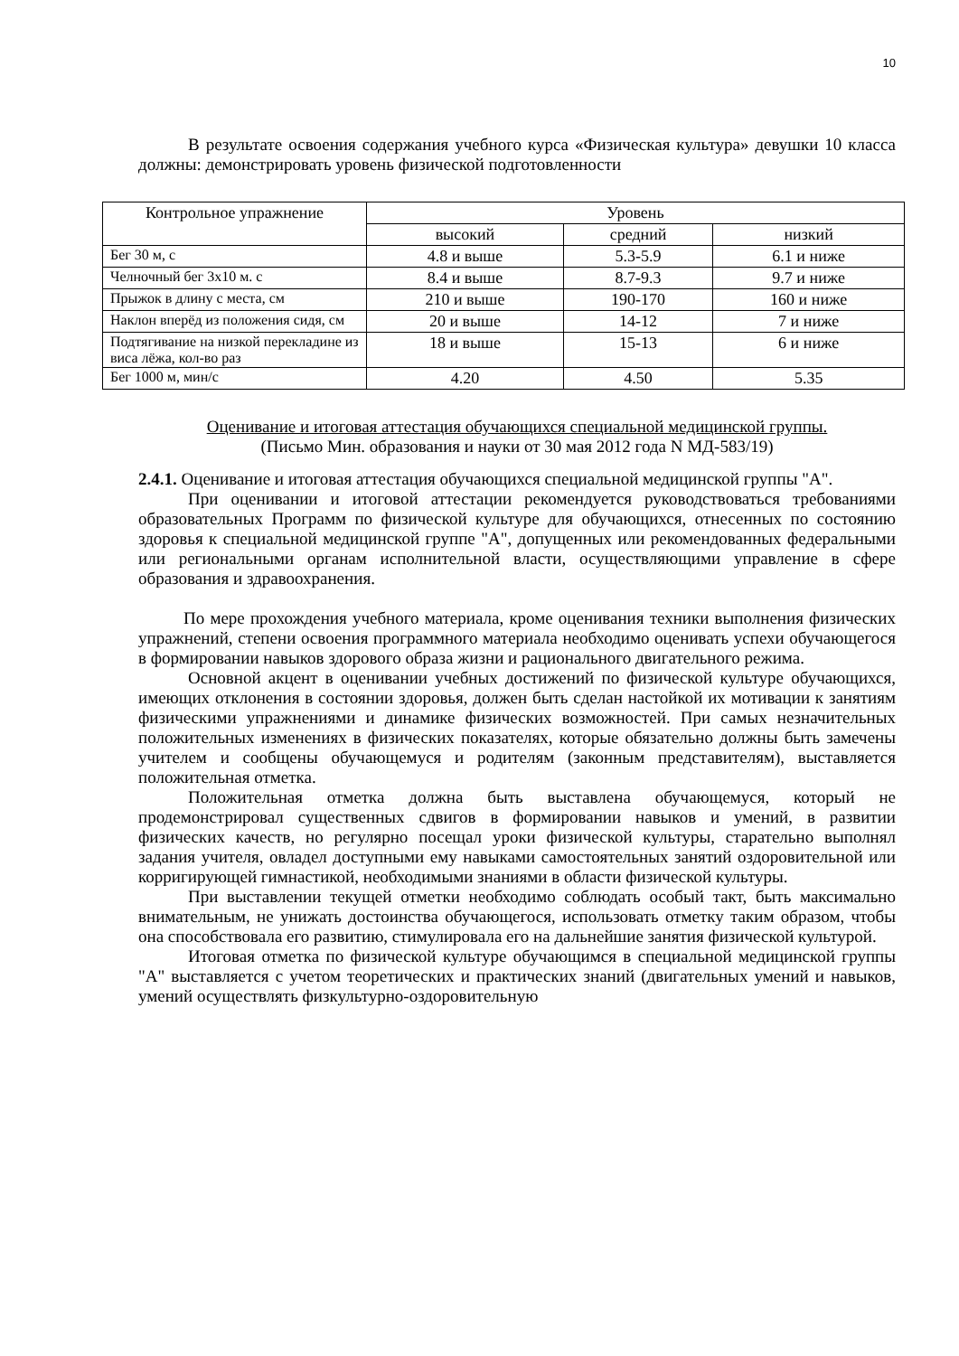10
В результате освоения содержания учебного курса «Физическая культура» девушки 10 класса должны: демонстрировать уровень физической подготовленности
| Контрольное упражнение | Уровень | | |
| --- | --- | --- | --- |
| | высокий | средний | низкий |
| Бег 30 м, с | 4.8 и выше | 5.3-5.9 | 6.1 и ниже |
| Челночный бег 3х10 м. с | 8.4 и выше | 8.7-9.3 | 9.7 и ниже |
| Прыжок в длину с места, см | 210 и выше | 190-170 | 160 и ниже |
| Наклон вперёд из положения сидя, см | 20 и выше | 14-12 | 7 и ниже |
| Подтягивание на низкой перекладине из виса лёжа, кол-во раз | 18 и выше | 15-13 | 6 и ниже |
| Бег 1000 м, мин/с | 4.20 | 4.50 | 5.35 |
Оценивание и итоговая аттестация обучающихся специальной медицинской группы.
(Письмо Мин. образования и науки от 30 мая 2012 года N МД-583/19)
2.4.1. Оценивание и итоговая аттестация обучающихся специальной медицинской группы "А".
При оценивании и итоговой аттестации рекомендуется руководствоваться требованиями образовательных Программ по физической культуре для обучающихся, отнесенных по состоянию здоровья к специальной медицинской группе "А", допущенных или рекомендованных федеральными или региональными органам исполнительной власти, осуществляющими управление в сфере образования и здравоохранения.
По мере прохождения учебного материала, кроме оценивания техники выполнения физических упражнений, степени освоения программного материала необходимо оценивать успехи обучающегося в формировании навыков здорового образа жизни и рационального двигательного режима.
Основной акцент в оценивании учебных достижений по физической культуре обучающихся, имеющих отклонения в состоянии здоровья, должен быть сделан настойкой их мотивации к занятиям физическими упражнениями и динамике физических возможностей. При самых незначительных положительных изменениях в физических показателях, которые обязательно должны быть замечены учителем и сообщены обучающемуся и родителям (законным представителям), выставляется положительная отметка.
Положительная отметка должна быть выставлена обучающемуся, который не продемонстрировал существенных сдвигов в формировании навыков и умений, в развитии физических качеств, но регулярно посещал уроки физической культуры, старательно выполнял задания учителя, овладел доступными ему навыками самостоятельных занятий оздоровительной или корригирующей гимнастикой, необходимыми знаниями в области физической культуры.
При выставлении текущей отметки необходимо соблюдать особый такт, быть максимально внимательным, не унижать достоинства обучающегося, использовать отметку таким образом, чтобы она способствовала его развитию, стимулировала его на дальнейшие занятия физической культурой.
Итоговая отметка по физической культуре обучающимся в специальной медицинской группы "А" выставляется с учетом теоретических и практических знаний (двигательных умений и навыков, умений осуществлять физкультурно-оздоровительную